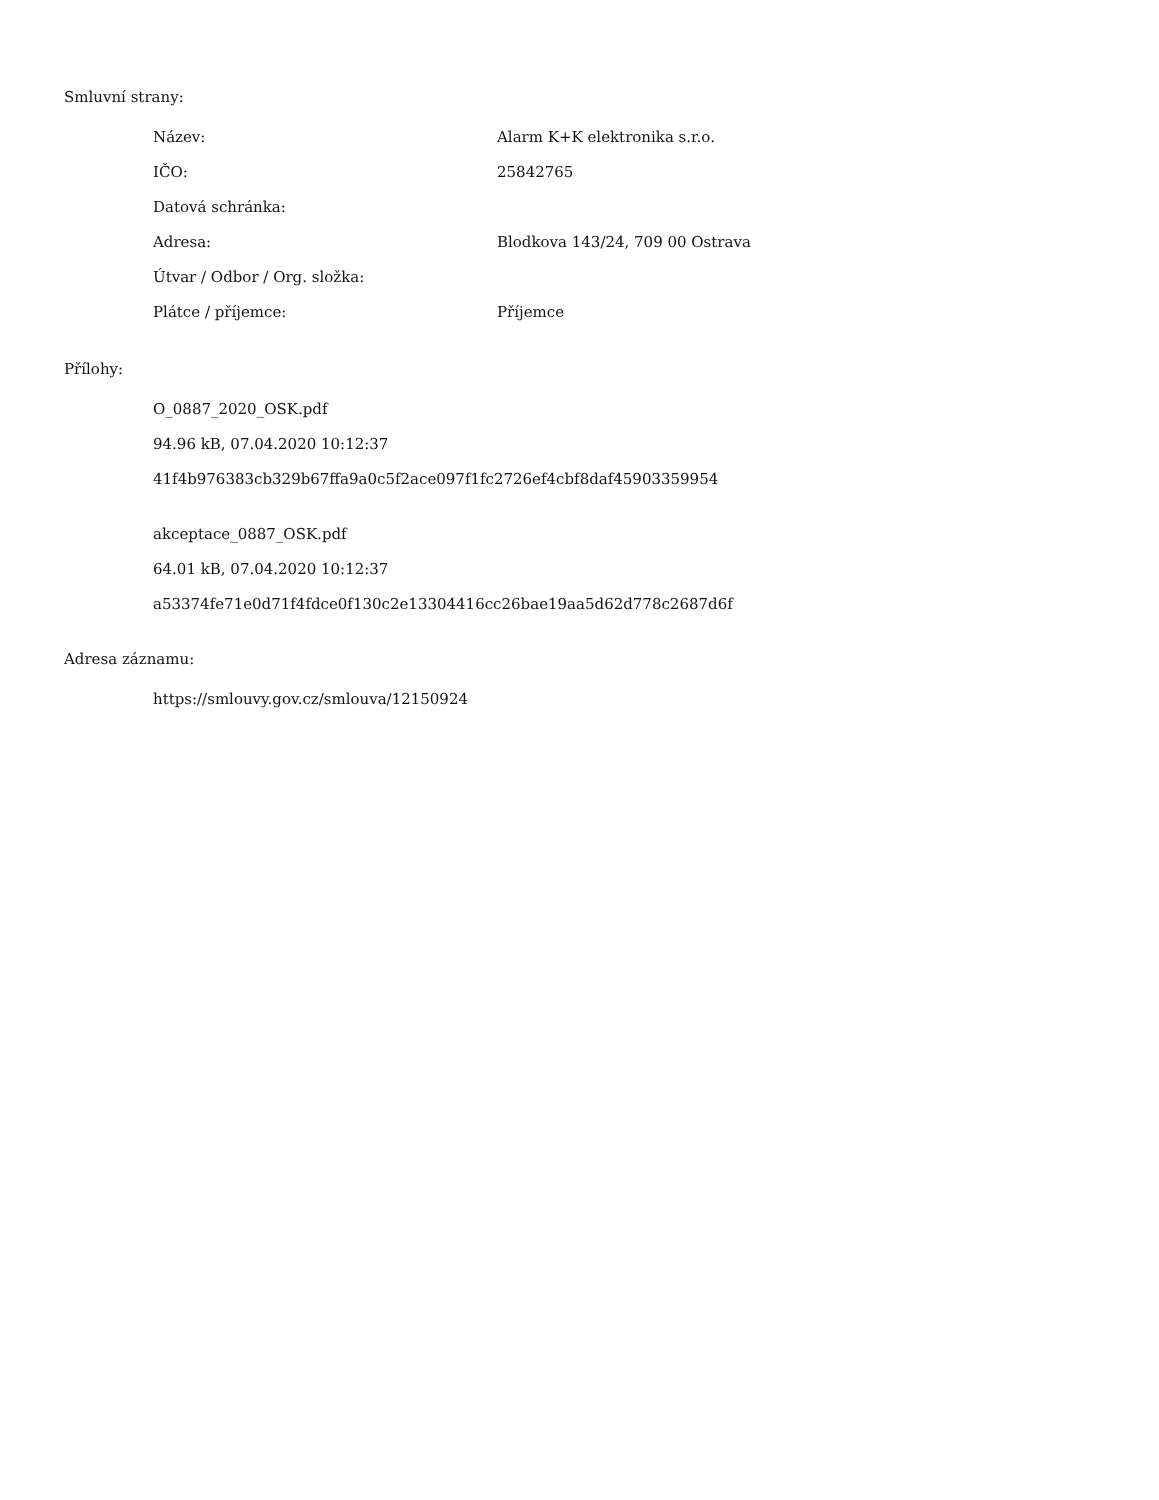Smluvní strany:
| Název: | Alarm K+K elektronika s.r.o. |
| IČO: | 25842765 |
| Datová schránka: | |
| Adresa: | Blodkova 143/24, 709 00 Ostrava |
| Útvar / Odbor / Org. složka: | |
| Plátce / příjemce: | Příjemce |
Přílohy:
O_0887_2020_OSK.pdf
94.96 kB, 07.04.2020 10:12:37
41f4b976383cb329b67ffa9a0c5f2ace097f1fc2726ef4cbf8daf45903359954
akceptace_0887_OSK.pdf
64.01 kB, 07.04.2020 10:12:37
a53374fe71e0d71f4fdce0f130c2e13304416cc26bae19aa5d62d778c2687d6f
Adresa záznamu:
https://smlouvy.gov.cz/smlouva/12150924